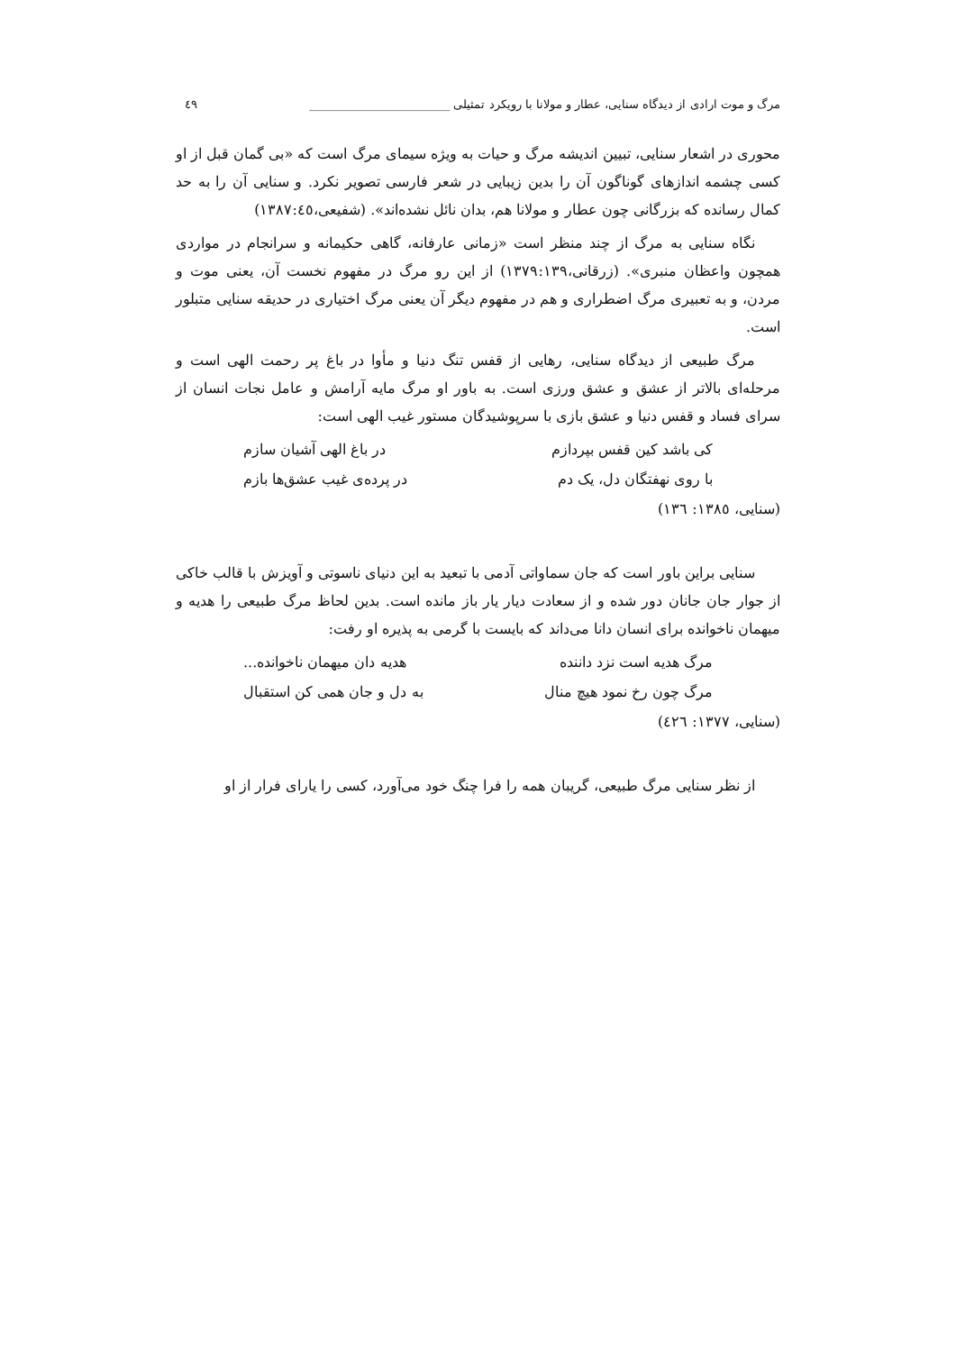مرگ و موت ارادی از دیدگاه سنایی، عطار و مولانا با رویکرد تمثیلی ________________________ ٤٩
محوری در اشعار سنایی، تبیین اندیشه مرگ و حیات به ویژه سیمای مرگ است که «بی گمان قبل از او کسی چشمه اندازهای گوناگون آن را بدین زیبایی در شعر فارسی تصویر نکرد. و سنایی آن را به حد کمال رسانده که بزرگانی چون عطار و مولانا هم، بدان نائل نشده‌اند». (شفیعی،١٣٨٧:٤٥)
نگاه سنایی به مرگ از چند منظر است «زمانی عارفانه، گاهی حکیمانه و سرانجام در مواردی همچون واعظان منبری». (زرقانی،١٣٧٩:١٣٩) از این رو مرگ در مفهوم نخست آن، یعنی موت و مردن، و به تعبیری مرگ اضطراری و هم در مفهوم دیگر آن یعنی مرگ اختیاری در حدیقه سنایی متبلور است.
مرگ طبیعی از دیدگاه سنایی، رهایی از قفس تنگ دنیا و مأوا در باغ پر رحمت الهی است و مرحله‌ای بالاتر از عشق و عشق ورزی است. به باور او مرگ مایه آرامش و عامل نجات انسان از سرای فساد و قفس دنیا و عشق بازی با سرپوشیدگان مستور غیب الهی است:
کی باشد کین قفس بپردازم در باغ الهی آشیان سازم
با روی نهفتگان دل، یک دم در پرده‌ی غیب عشق‌ها بازم
(سنایی، ١٣٨٥: ١٣٦)
سنایی براین باور است که جان سماواتی آدمی با تبعید به این دنیای ناسوتی و آویزش با قالب خاکی از جوار جان جانان دور شده و از سعادت دیار یار باز مانده است. بدین لحاظ مرگ طبیعی را هدیه و میهمان ناخوانده برای انسان دانا می‌داند که بایست با گرمی به پذیره او رفت:
مرگ هدیه است نزد داننده هدیه دان میهمان ناخوانده...
مرگ چون رخ نمود هیچ منال به دل و جان همی کن استقبال
(سنایی، ١٣٧٧: ٤٢٦)
از نظر سنایی مرگ طبیعی، گریبان همه را فرا چنگ خود می‌آورد، کسی را یارای فرار از او